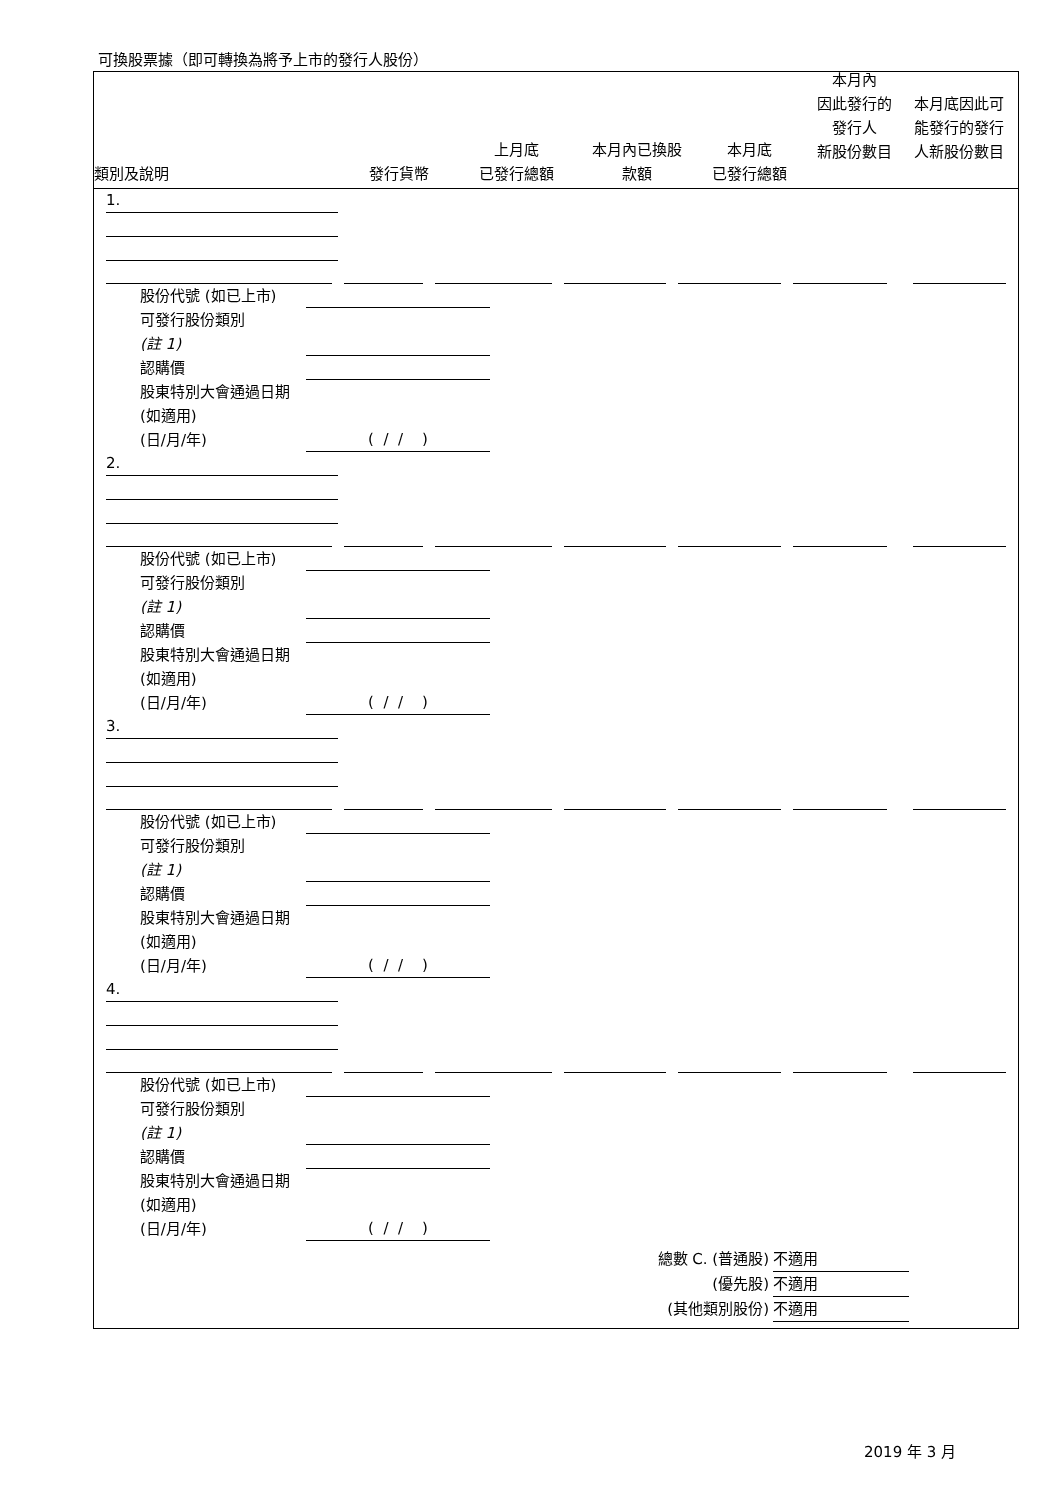可換股票據（即可轉換為將予上市的發行人股份）
類別及說明
發行貨幣
上月底
已發行總額
本月內已換股
款額
本月底
已發行總額
本月內
因此發行的
發行人
新股份數目
本月底因此可
能發行的發行
人新股份數目
1.
股份代號 (如已上市)
可發行股份類別
(註 1)
認購價
股東特別大會通過日期 (如適用)
(日/月/年)
( / / )
2.
股份代號 (如已上市)
可發行股份類別
(註 1)
認購價
股東特別大會通過日期 (如適用)
(日/月/年)
( / / )
3.
股份代號 (如已上市)
可發行股份類別
(註 1)
認購價
股東特別大會通過日期 (如適用)
(日/月/年)
( / / )
4.
股份代號 (如已上市)
可發行股份類別
(註 1)
認購價
股東特別大會通過日期 (如適用)
(日/月/年)
( / / )
總數 C. (普通股) 不適用
(優先股) 不適用
(其他類別股份) 不適用
2019 年 3 月